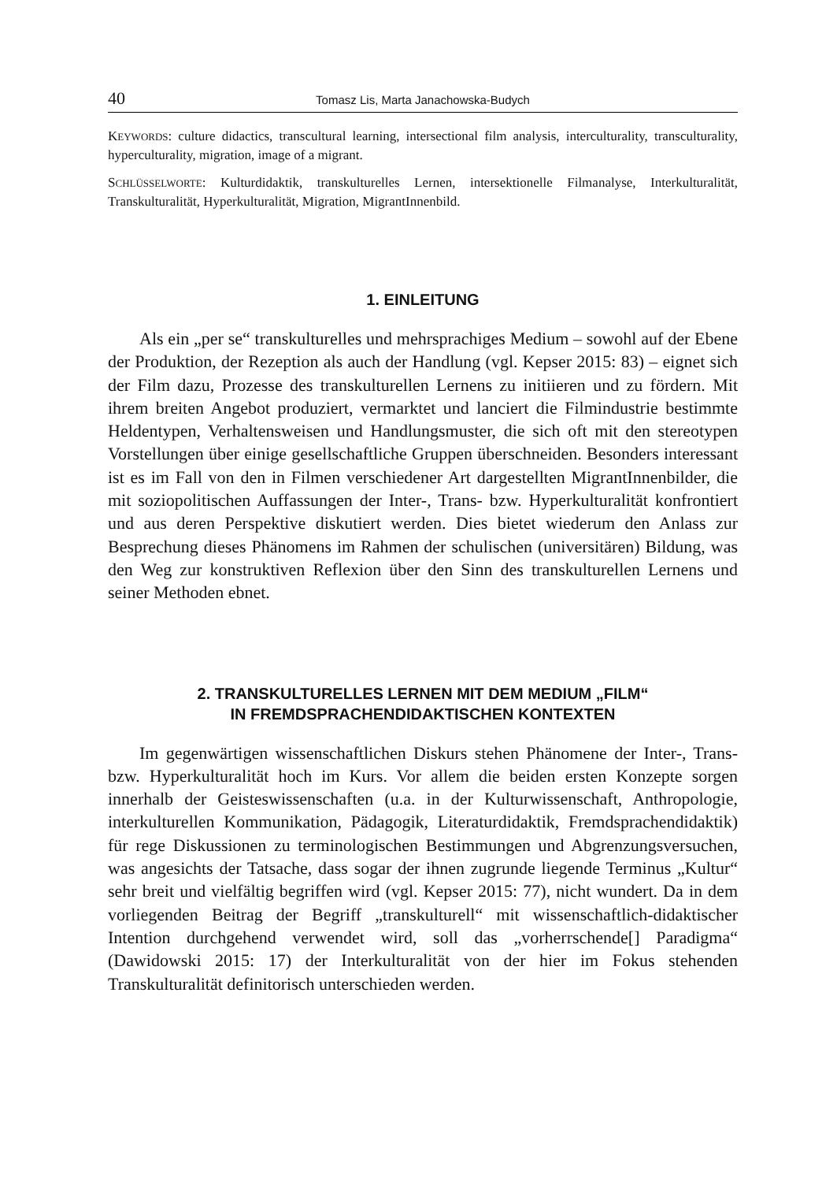40 Tomasz Lis, Marta Janachowska-Budych
KEYWORDS: culture didactics, transcultural learning, intersectional film analysis, interculturality, transculturality, hyperculturality, migration, image of a migrant.
SCHLÜSSELWORTE: Kulturdidaktik, transkulturelles Lernen, intersektionelle Filmanalyse, Interkulturalität, Transkulturalität, Hyperkulturalität, Migration, MigrantInnenbild.
1. EINLEITUNG
Als ein „per se“ transkulturelles und mehrsprachiges Medium – sowohl auf der Ebene der Produktion, der Rezeption als auch der Handlung (vgl. Kepser 2015: 83) – eignet sich der Film dazu, Prozesse des transkulturellen Lernens zu initiieren und zu fördern. Mit ihrem breiten Angebot produziert, vermarktet und lanciert die Filmindustrie bestimmte Heldentypen, Verhaltensweisen und Handlungsmuster, die sich oft mit den stereotypen Vorstellungen über einige gesellschaftliche Gruppen überschneiden. Besonders interessant ist es im Fall von den in Filmen verschiedener Art dargestellten MigrantInnenbilder, die mit soziopolitischen Auffassungen der Inter-, Trans- bzw. Hyperkulturalität konfrontiert und aus deren Perspektive diskutiert werden. Dies bietet wiederum den Anlass zur Besprechung dieses Phänomens im Rahmen der schulischen (universitären) Bildung, was den Weg zur konstruktiven Reflexion über den Sinn des transkulturellen Lernens und seiner Methoden ebnet.
2. TRANSKULTURELLES LERNEN MIT DEM MEDIUM „FILM“
IN FREMDSPRACHENDIDAKTISCHEN KONTEXTEN
Im gegenwärtigen wissenschaftlichen Diskurs stehen Phänomene der Inter-, Trans- bzw. Hyperkulturalität hoch im Kurs. Vor allem die beiden ersten Konzepte sorgen innerhalb der Geisteswissenschaften (u.a. in der Kulturwissenschaft, Anthropologie, interkulturellen Kommunikation, Pädagogik, Literaturdidaktik, Fremdsprachendidaktik) für rege Diskussionen zu terminologischen Bestimmungen und Abgrenzungsversuchen, was angesichts der Tatsache, dass sogar der ihnen zugrunde liegende Terminus „Kultur“ sehr breit und vielfältig begriffen wird (vgl. Kepser 2015: 77), nicht wundert. Da in dem vorliegenden Beitrag der Begriff „transkulturell“ mit wissenschaftlich-didaktischer Intention durchgehend verwendet wird, soll das „vorherrschende[] Paradigma“ (Dawidowski 2015: 17) der Interkulturalität von der hier im Fokus stehenden Transkulturalität definitorisch unterschieden werden.